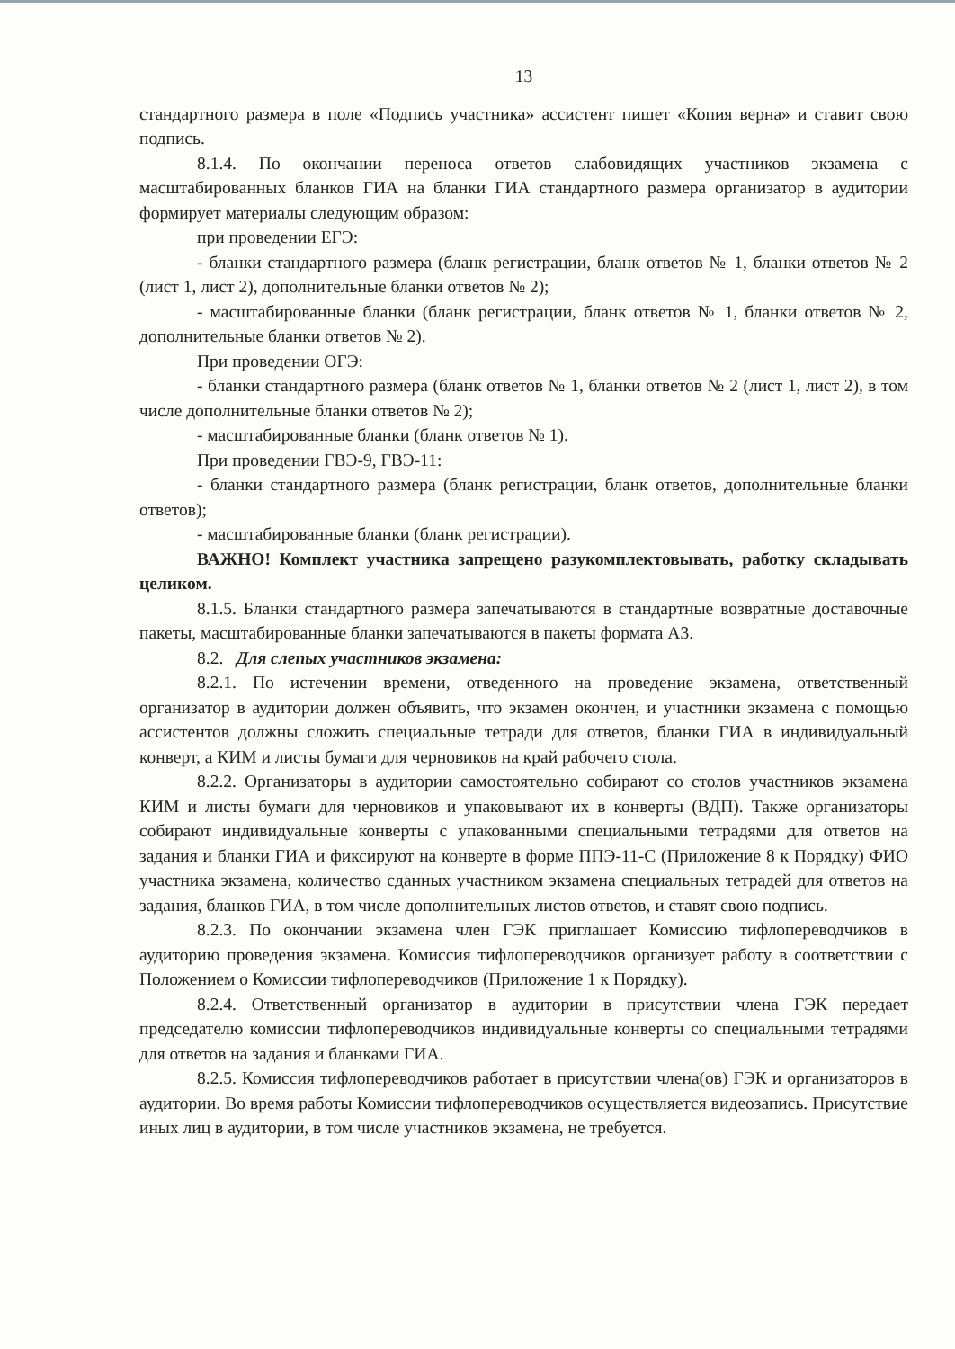13
стандартного размера в поле «Подпись участника» ассистент пишет «Копия верна» и ставит свою подпись.
8.1.4. По окончании переноса ответов слабовидящих участников экзамена с масштабированных бланков ГИА на бланки ГИА стандартного размера организатор в аудитории формирует материалы следующим образом:
при проведении ЕГЭ:
- бланки стандартного размера (бланк регистрации, бланк ответов № 1, бланки ответов № 2 (лист 1, лист 2), дополнительные бланки ответов № 2);
- масштабированные бланки (бланк регистрации, бланк ответов № 1, бланки ответов № 2, дополнительные бланки ответов № 2).
При проведении ОГЭ:
- бланки стандартного размера (бланк ответов № 1, бланки ответов № 2 (лист 1, лист 2), в том числе дополнительные бланки ответов № 2);
- масштабированные бланки (бланк ответов № 1).
При проведении ГВЭ-9, ГВЭ-11:
- бланки стандартного размера (бланк регистрации, бланк ответов, дополнительные бланки ответов);
- масштабированные бланки (бланк регистрации).
ВАЖНО! Комплект участника запрещено разукомплектовывать, работку складывать целиком.
8.1.5. Бланки стандартного размера запечатываются в стандартные возвратные доставочные пакеты, масштабированные бланки запечатываются в пакеты формата А3.
8.2. Для слепых участников экзамена:
8.2.1. По истечении времени, отведенного на проведение экзамена, ответственный организатор в аудитории должен объявить, что экзамен окончен, и участники экзамена с помощью ассистентов должны сложить специальные тетради для ответов, бланки ГИА в индивидуальный конверт, а КИМ и листы бумаги для черновиков на край рабочего стола.
8.2.2. Организаторы в аудитории самостоятельно собирают со столов участников экзамена КИМ и листы бумаги для черновиков и упаковывают их в конверты (ВДП). Также организаторы собирают индивидуальные конверты с упакованными специальными тетрадями для ответов на задания и бланки ГИА и фиксируют на конверте в форме ППЭ-11-С (Приложение 8 к Порядку) ФИО участника экзамена, количество сданных участником экзамена специальных тетрадей для ответов на задания, бланков ГИА, в том числе дополнительных листов ответов, и ставят свою подпись.
8.2.3. По окончании экзамена член ГЭК приглашает Комиссию тифлопереводчиков в аудиторию проведения экзамена. Комиссия тифлопереводчиков организует работу в соответствии с Положением о Комиссии тифлопереводчиков (Приложение 1 к Порядку).
8.2.4. Ответственный организатор в аудитории в присутствии члена ГЭК передает председателю комиссии тифлопереводчиков индивидуальные конверты со специальными тетрадями для ответов на задания и бланками ГИА.
8.2.5. Комиссия тифлопереводчиков работает в присутствии члена(ов) ГЭК и организаторов в аудитории. Во время работы Комиссии тифлопереводчиков осуществляется видеозапись. Присутствие иных лиц в аудитории, в том числе участников экзамена, не требуется.